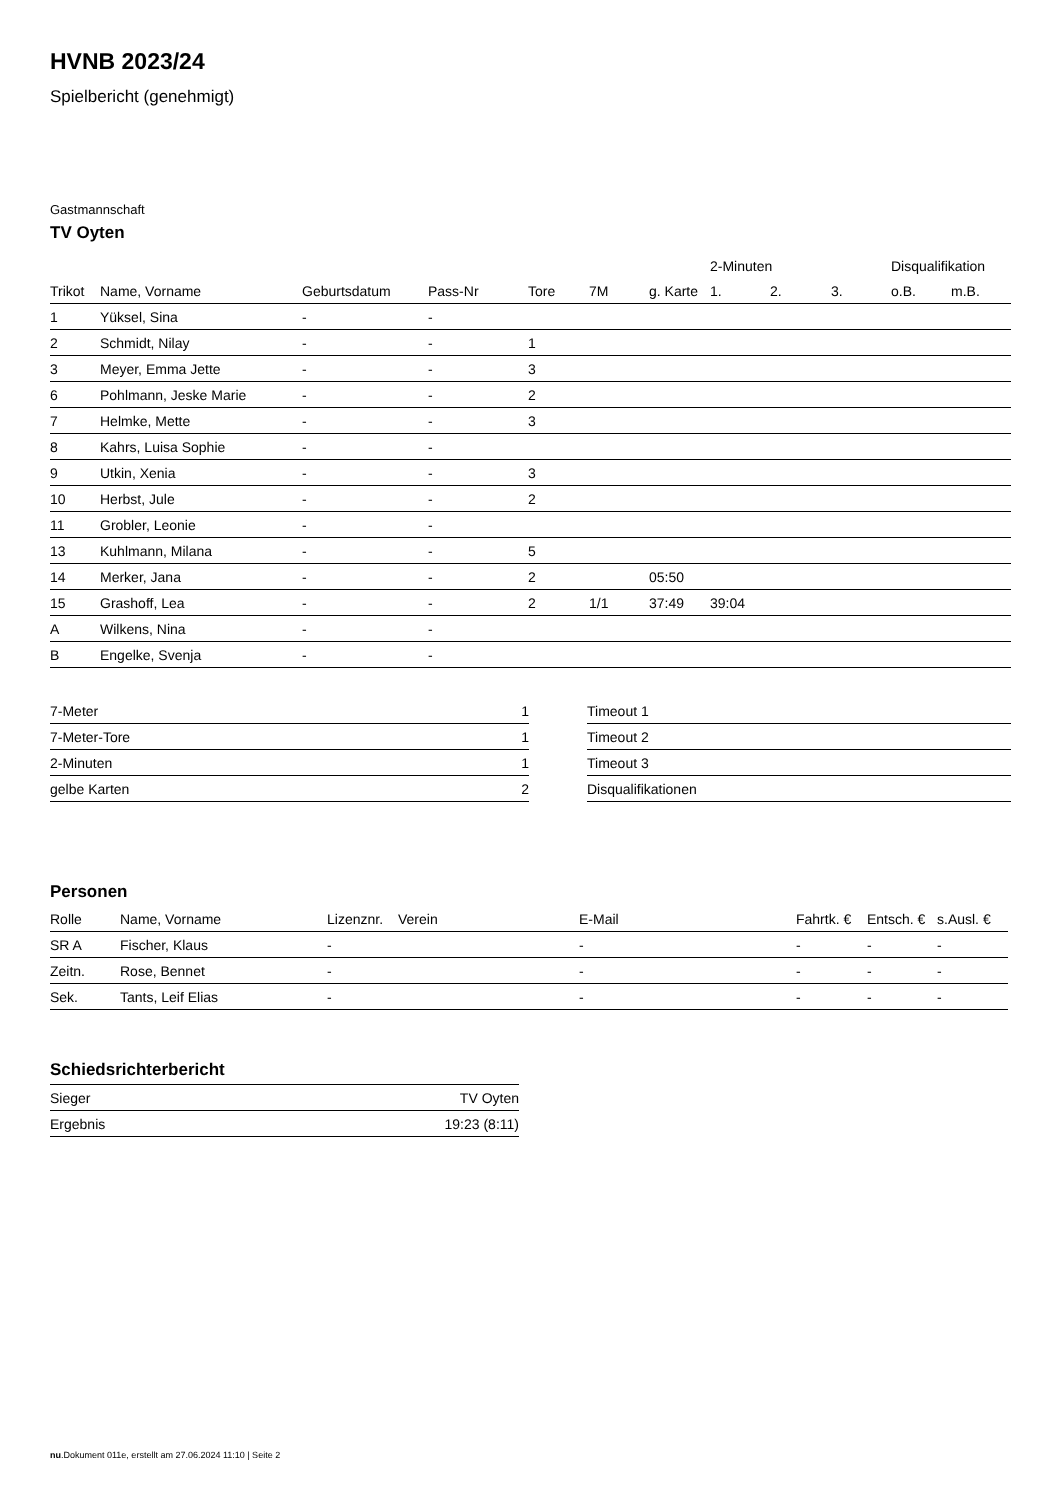HVNB 2023/24
Spielbericht (genehmigt)
Gastmannschaft
TV Oyten
| | | | | | | | 2-Minuten | | | Disqualifikation | |
| --- | --- | --- | --- | --- | --- | --- | --- | --- | --- | --- | --- |
| Trikot | Name, Vorname | Geburtsdatum | Pass-Nr | Tore | 7M | g. Karte | 1. | 2. | 3. | o.B. | m.B. |
| 1 | Yüksel, Sina | - | - | | | | | | | | |
| 2 | Schmidt, Nilay | - | - | 1 | | | | | | | |
| 3 | Meyer, Emma Jette | - | - | 3 | | | | | | | |
| 6 | Pohlmann, Jeske Marie | - | - | 2 | | | | | | | |
| 7 | Helmke, Mette | - | - | 3 | | | | | | | |
| 8 | Kahrs, Luisa Sophie | - | - | | | | | | | | |
| 9 | Utkin, Xenia | - | - | 3 | | | | | | | |
| 10 | Herbst, Jule | - | - | 2 | | | | | | | |
| 11 | Grobler, Leonie | - | - | | | | | | | | |
| 13 | Kuhlmann, Milana | - | - | 5 | | | | | | | |
| 14 | Merker, Jana | - | - | 2 | | 05:50 | | | | | |
| 15 | Grashoff, Lea | - | - | 2 | 1/1 | 37:49 | 39:04 | | | | |
| A | Wilkens, Nina | - | - | | | | | | | | |
| B | Engelke, Svenja | - | - | | | | | | | | |
| 7-Meter | 1 |
| 7-Meter-Tore | 1 |
| 2-Minuten | 1 |
| gelbe Karten | 2 |
| Timeout 1 |
| Timeout 2 |
| Timeout 3 |
| Disqualifikationen |
Personen
| Rolle | Name, Vorname | Lizenznr. | Verein | E-Mail | Fahrtk. € | Entsch. € | s.Ausl. € |
| --- | --- | --- | --- | --- | --- | --- | --- |
| SR A | Fischer, Klaus | - | | - | - | - | - |
| Zeitn. | Rose, Bennet | - | | - | - | - | - |
| Sek. | Tants, Leif Elias | - | | - | - | - | - |
Schiedsrichterbericht
| Sieger | TV Oyten |
| Ergebnis | 19:23 (8:11) |
nu.Dokument 011e, erstellt am 27.06.2024 11:10 | Seite 2